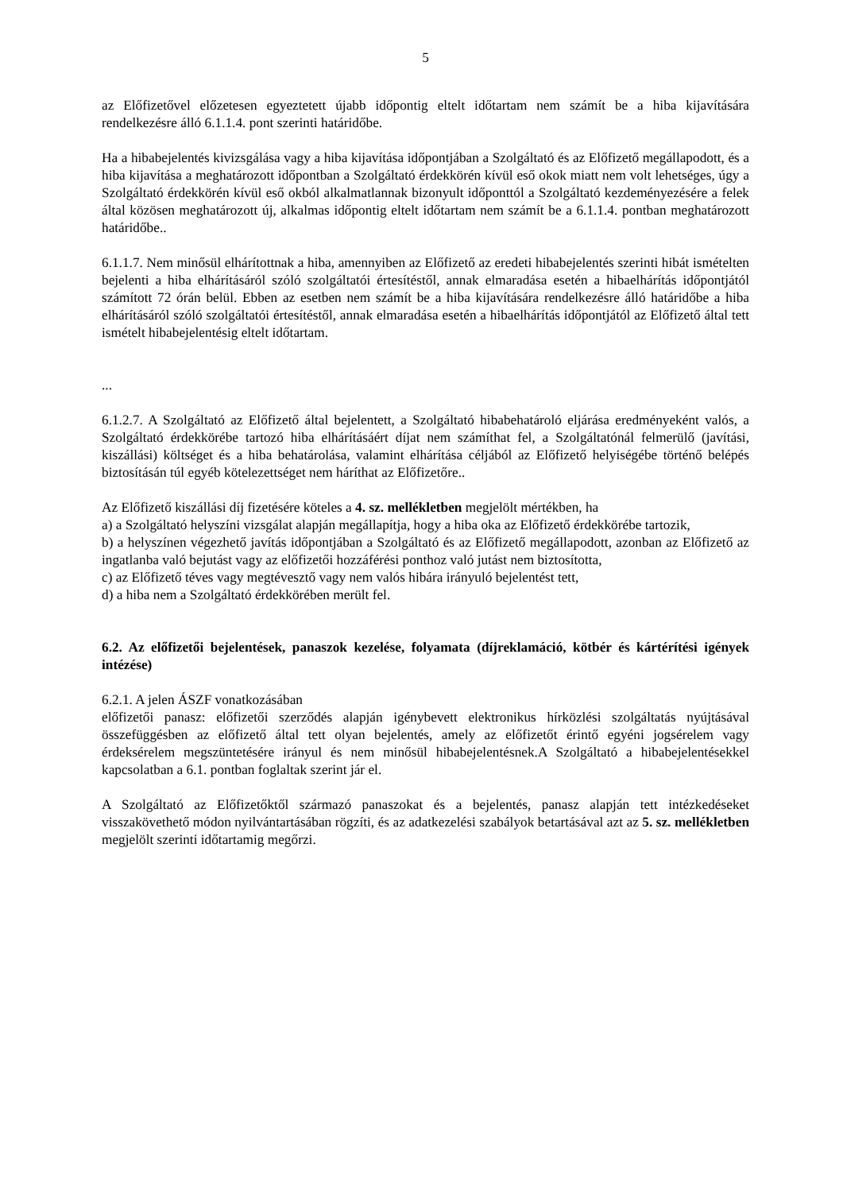5
az Előfizetővel előzetesen egyeztetett újabb időpontig eltelt időtartam nem számít be a hiba kijavítására rendelkezésre álló 6.1.1.4. pont szerinti határidőbe.
Ha a hibabejelentés kivizsgálása vagy a hiba kijavítása időpontjában a Szolgáltató és az Előfizető megállapodott, és a hiba kijavítása a meghatározott időpontban a Szolgáltató érdekkörén kívül eső okok miatt nem volt lehetséges, úgy a Szolgáltató érdekkörén kívül eső okból alkalmatlannak bizonyult időponttól a Szolgáltató kezdeményezésére a felek által közösen meghatározott új, alkalmas időpontig eltelt időtartam nem számít be a 6.1.1.4. pontban meghatározott határidőbe..
6.1.1.7. Nem minősül elhárítottnak a hiba, amennyiben az Előfizető az eredeti hibabejelentés szerinti hibát ismételten bejelenti a hiba elhárításáról szóló szolgáltatói értesítéstől, annak elmaradása esetén a hibaelhárítás időpontjától számított 72 órán belül. Ebben az esetben nem számít be a hiba kijavítására rendelkezésre álló határidőbe a hiba elhárításáról szóló szolgáltatói értesítéstől, annak elmaradása esetén a hibaelhárítás időpontjától az Előfizető által tett ismételt hibabejelentésig eltelt időtartam.
...
6.1.2.7. A Szolgáltató az Előfizető által bejelentett, a Szolgáltató hibabehatároló eljárása eredményeként valós, a Szolgáltató érdekkörébe tartozó hiba elhárításáért díjat nem számíthat fel, a Szolgáltatónál felmerülő (javítási, kiszállási) költséget és a hiba behatárolása, valamint elhárítása céljából az Előfizető helyiségébe történő belépés biztosításán túl egyéb kötelezettséget nem háríthat az Előfizetőre..
Az Előfizető kiszállási díj fizetésére köteles a 4. sz. mellékletben megjelölt mértékben, ha
a) a Szolgáltató helyszíni vizsgálat alapján megállapítja, hogy a hiba oka az Előfizető érdekkörébe tartozik,
b) a helyszínen végezhető javítás időpontjában a Szolgáltató és az Előfizető megállapodott, azonban az Előfizető az ingatlanba való bejutást vagy az előfizetői hozzáférési ponthoz való jutást nem biztosította,
c) az Előfizető téves vagy megtévesztő vagy nem valós hibára irányuló bejelentést tett,
d) a hiba nem a Szolgáltató érdekkörében merült fel.
6.2. Az előfizetői bejelentések, panaszok kezelése, folyamata (díjreklamáció, kötbér és kártérítési igények intézése)
6.2.1. A jelen ÁSZF vonatkozásában
előfizetői panasz: előfizetői szerződés alapján igénybevett elektronikus hírközlési szolgáltatás nyújtásával összefüggésben az előfizető által tett olyan bejelentés, amely az előfizetőt érintő egyéni jogsérelem vagy érdeksérelem megszüntetésére irányul és nem minősül hibabejelentésnek.A Szolgáltató a hibabejelentésekkel kapcsolatban a 6.1. pontban foglaltak szerint jár el.
A Szolgáltató az Előfizetőktől származó panaszokat és a bejelentés, panasz alapján tett intézkedéseket visszakövethető módon nyilvántartásában rögzíti, és az adatkezelési szabályok betartásával azt az 5. sz. mellékletben megjelölt szerinti időtartamig megőrzi.